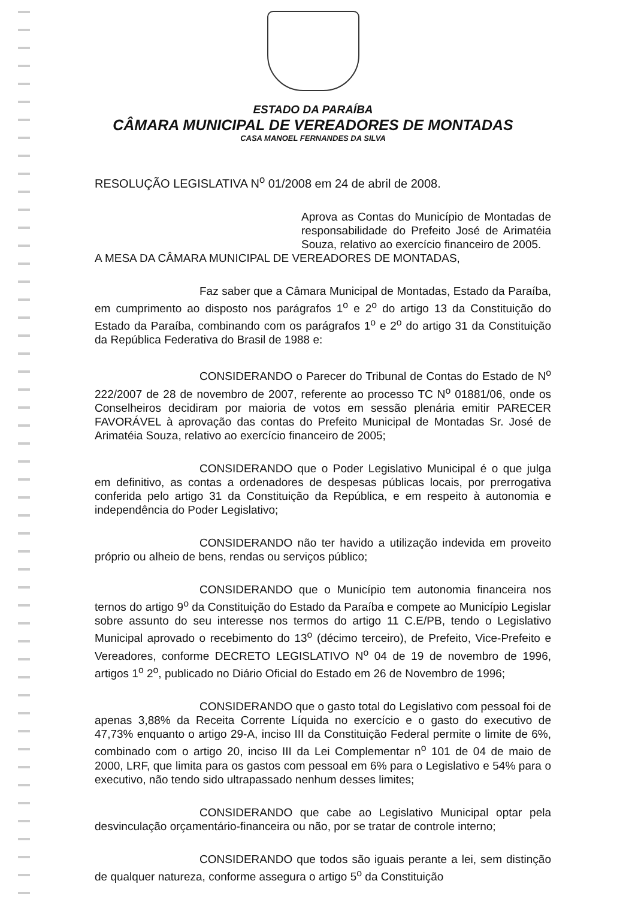ESTADO DA PARAÍBA
CÂMARA MUNICIPAL DE VEREADORES DE MONTADAS
CASA MANOEL FERNANDES DA SILVA
RESOLUÇÃO LEGISLATIVA N<sup>o</sup> 01/2008 em 24 de abril de 2008.
Aprova as Contas do Município de Montadas de responsabilidade do Prefeito José de Arimatéia Souza, relativo ao exercício financeiro de 2005.
A MESA DA CÂMARA MUNICIPAL DE VEREADORES DE MONTADAS,
Faz saber que a Câmara Municipal de Montadas, Estado da Paraíba, em cumprimento ao disposto nos parágrafos 1<sup>o</sup> e 2<sup>o</sup> do artigo 13 da Constituição do Estado da Paraíba, combinando com os parágrafos 1<sup>o</sup> e 2<sup>o</sup> do artigo 31 da Constituição da República Federativa do Brasil de 1988 e:
CONSIDERANDO o Parecer do Tribunal de Contas do Estado de N<sup>o</sup> 222/2007 de 28 de novembro de 2007, referente ao processo TC N<sup>o</sup> 01881/06, onde os Conselheiros decidiram por maioria de votos em sessão plenária emitir PARECER FAVORÁVEL à aprovação das contas do Prefeito Municipal de Montadas Sr. José de Arimatéia Souza, relativo ao exercício financeiro de 2005;
CONSIDERANDO que o Poder Legislativo Municipal é o que julga em definitivo, as contas a ordenadores de despesas públicas locais, por prerrogativa conferida pelo artigo 31 da Constituição da República, e em respeito à autonomia e independência do Poder Legislativo;
CONSIDERANDO não ter havido a utilização indevida em proveito próprio ou alheio de bens, rendas ou serviços público;
CONSIDERANDO que o Município tem autonomia financeira nos ternos do artigo 9<sup>o</sup> da Constituição do Estado da Paraíba e compete ao Município Legislar sobre assunto do seu interesse nos termos do artigo 11 C.E/PB, tendo o Legislativo Municipal aprovado o recebimento do 13<sup>o</sup> (décimo terceiro), de Prefeito, Vice-Prefeito e Vereadores, conforme DECRETO LEGISLATIVO N<sup>o</sup> 04 de 19 de novembro de 1996, artigos 1<sup>o</sup> 2<sup>o</sup>, publicado no Diário Oficial do Estado em 26 de Novembro de 1996;
CONSIDERANDO que o gasto total do Legislativo com pessoal foi de apenas 3,88% da Receita Corrente Líquida no exercício e o gasto do executivo de 47,73% enquanto o artigo 29-A, inciso III da Constituição Federal permite o limite de 6%, combinado com o artigo 20, inciso III da Lei Complementar n<sup>o</sup> 101 de 04 de maio de 2000, LRF, que limita para os gastos com pessoal em 6% para o Legislativo e 54% para o executivo, não tendo sido ultrapassado nenhum desses limites;
CONSIDERANDO que cabe ao Legislativo Municipal optar pela desvinculação orçamentário-financeira ou não, por se tratar de controle interno;
CONSIDERANDO que todos são iguais perante a lei, sem distinção de qualquer natureza, conforme assegura o artigo 5<sup>o</sup> da Constituição